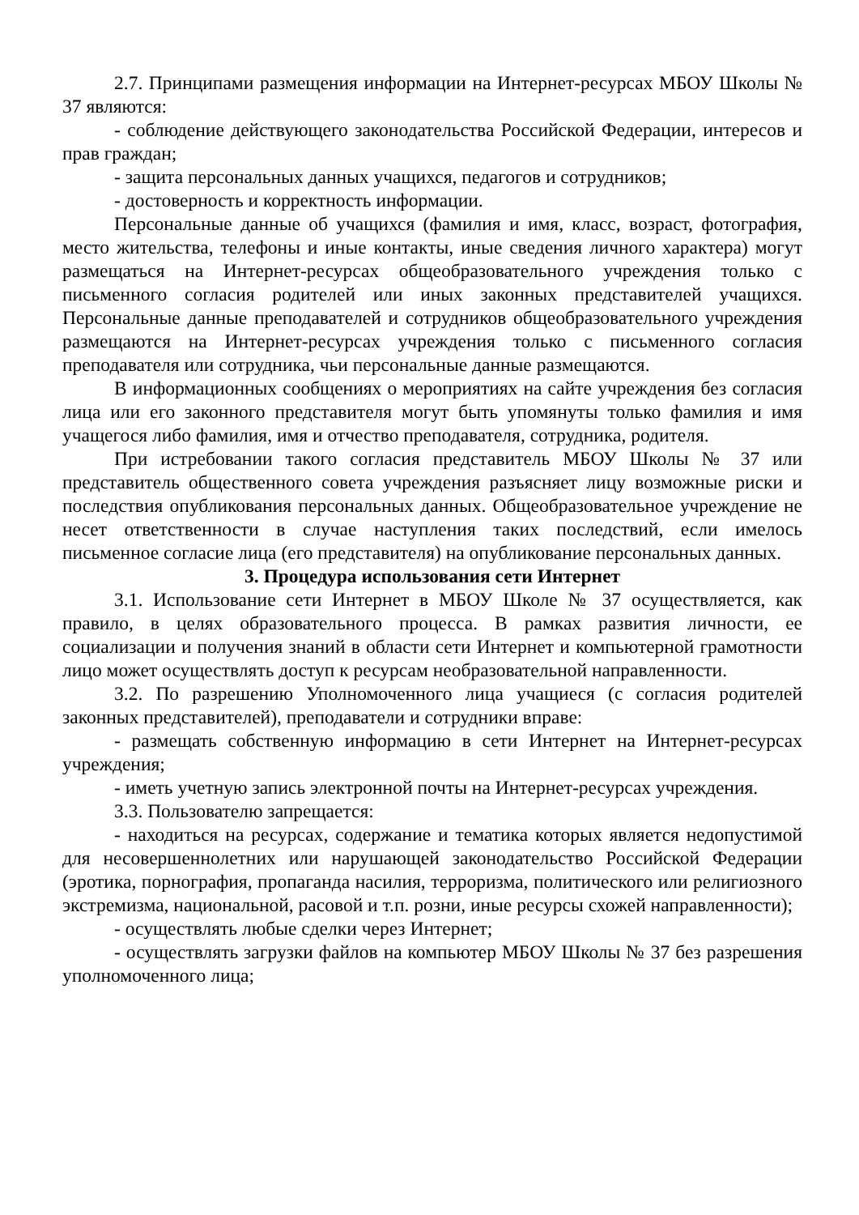2.7. Принципами размещения информации на Интернет-ресурсах МБОУ Школы № 37 являются:
- соблюдение действующего законодательства Российской Федерации, интересов и прав граждан;
- защита персональных данных учащихся, педагогов и сотрудников;
- достоверность и корректность информации.
Персональные данные об учащихся (фамилия и имя, класс, возраст, фотография, место жительства, телефоны и иные контакты, иные сведения личного характера) могут размещаться на Интернет-ресурсах общеобразовательного учреждения только с письменного согласия родителей или иных законных представителей учащихся. Персональные данные преподавателей и сотрудников общеобразовательного учреждения размещаются на Интернет-ресурсах учреждения только с письменного согласия преподавателя или сотрудника, чьи персональные данные размещаются.
В информационных сообщениях о мероприятиях на сайте учреждения без согласия лица или его законного представителя могут быть упомянуты только фамилия и имя учащегося либо фамилия, имя и отчество преподавателя, сотрудника, родителя.
При истребовании такого согласия представитель МБОУ Школы № 37 или представитель общественного совета учреждения разъясняет лицу возможные риски и последствия опубликования персональных данных. Общеобразовательное учреждение не несет ответственности в случае наступления таких последствий, если имелось письменное согласие лица (его представителя) на опубликование персональных данных.
3. Процедура использования сети Интернет
3.1. Использование сети Интернет в МБОУ Школе № 37 осуществляется, как правило, в целях образовательного процесса. В рамках развития личности, ее социализации и получения знаний в области сети Интернет и компьютерной грамотности лицо может осуществлять доступ к ресурсам необразовательной направленности.
3.2. По разрешению Уполномоченного лица учащиеся (с согласия родителей законных представителей), преподаватели и сотрудники вправе:
- размещать собственную информацию в сети Интернет на Интернет-ресурсах учреждения;
- иметь учетную запись электронной почты на Интернет-ресурсах учреждения.
3.3. Пользователю запрещается:
- находиться на ресурсах, содержание и тематика которых является недопустимой для несовершеннолетних или нарушающей законодательство Российской Федерации (эротика, порнография, пропаганда насилия, терроризма, политического или религиозного экстремизма, национальной, расовой и т.п. розни, иные ресурсы схожей направленности);
- осуществлять любые сделки через Интернет;
- осуществлять загрузки файлов на компьютер МБОУ Школы № 37 без разрешения уполномоченного лица;